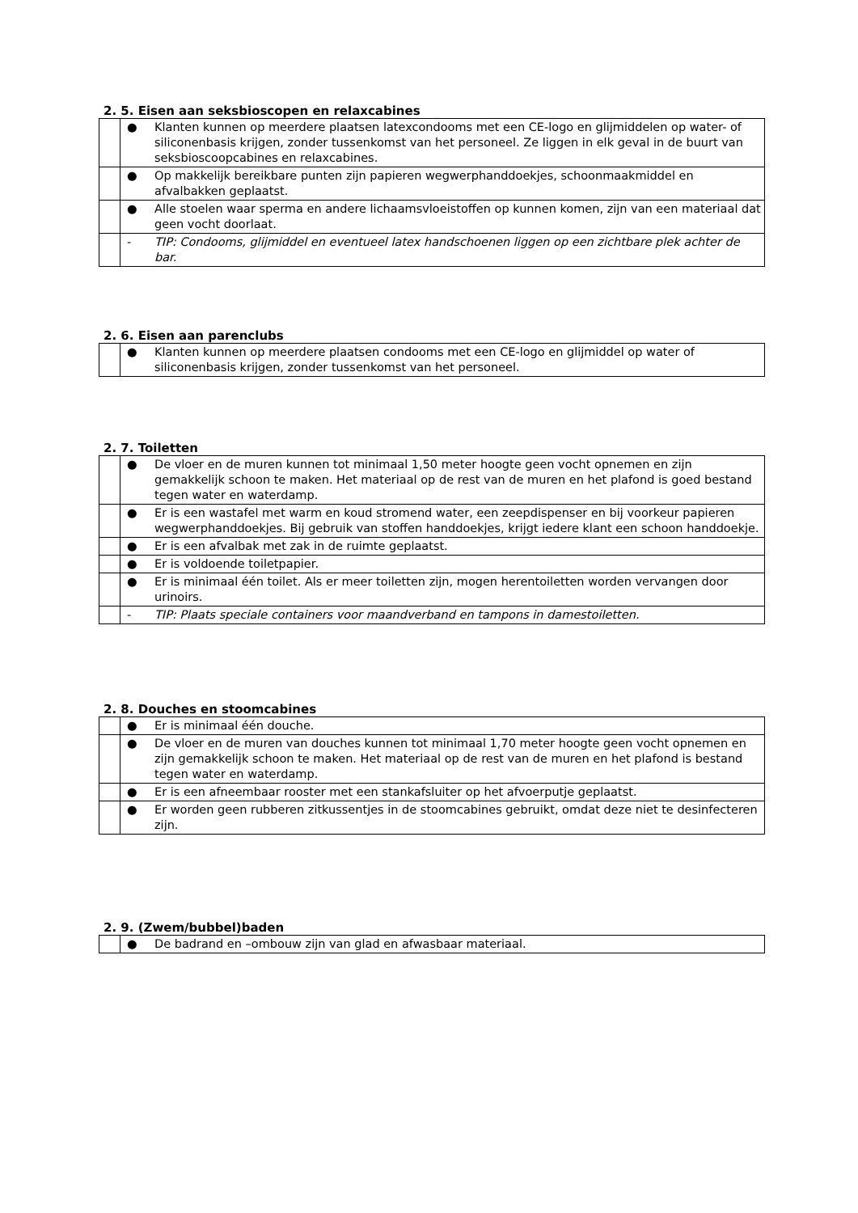2. 5. Eisen aan seksbioscopen en relaxcabines
| | ● | Klanten kunnen op meerdere plaatsen latexcondooms met een CE-logo en glijmiddelen op water- of siliconenbasis krijgen, zonder tussenkomst van het personeel. Ze liggen in elk geval in de buurt van seksbioscoopcabines en relaxcabines. |
| | ● | Op makkelijk bereikbare punten zijn papieren wegwerphanddoekjes, schoonmaakmiddel en afvalbakken geplaatst. |
| | ● | Alle stoelen waar sperma en andere lichaamsvloeistoffen op kunnen komen, zijn van een materiaal dat geen vocht doorlaat. |
| | - | TIP: Condooms, glijmiddel en eventueel latex handschoenen liggen op een zichtbare plek achter de bar. |
2. 6. Eisen aan parenclubs
| | ● | Klanten kunnen op meerdere plaatsen condooms met een CE-logo en glijmiddel op water of siliconenbasis krijgen, zonder tussenkomst van het personeel. |
2. 7. Toiletten
| | ● | De vloer en de muren kunnen tot minimaal 1,50 meter hoogte geen vocht opnemen en zijn gemakkelijk schoon te maken. Het materiaal op de rest van de muren en het plafond is goed bestand tegen water en waterdamp. |
| | ● | Er is een wastafel met warm en koud stromend water, een zeepdispenser en bij voorkeur papieren wegwerphanddoekjes. Bij gebruik van stoffen handdoekjes, krijgt iedere klant een schoon handdoekje. |
| | ● | Er is een afvalbak met zak in de ruimte geplaatst. |
| | ● | Er is voldoende toiletpapier. |
| | ● | Er is minimaal één toilet. Als er meer toiletten zijn, mogen herentoiletten worden vervangen door urinoirs. |
| | - | TIP: Plaats speciale containers voor maandverband en tampons in damestoiletten. |
2. 8. Douches en stoomcabines
| | ● | Er is minimaal één douche. |
| | ● | De vloer en de muren van douches kunnen tot minimaal 1,70 meter hoogte geen vocht opnemen en zijn gemakkelijk schoon te maken. Het materiaal op de rest van de muren en het plafond is bestand tegen water en waterdamp. |
| | ● | Er is een afneembaar rooster met een stankafsluiter op het afvoerputje geplaatst. |
| | ● | Er worden geen rubberen zitkussentjes in de stoomcabines gebruikt, omdat deze niet te desinfecteren zijn. |
2. 9. (Zwem/bubbel)baden
| | ● | De badrand en –ombouw zijn van glad en afwasbaar materiaal. |